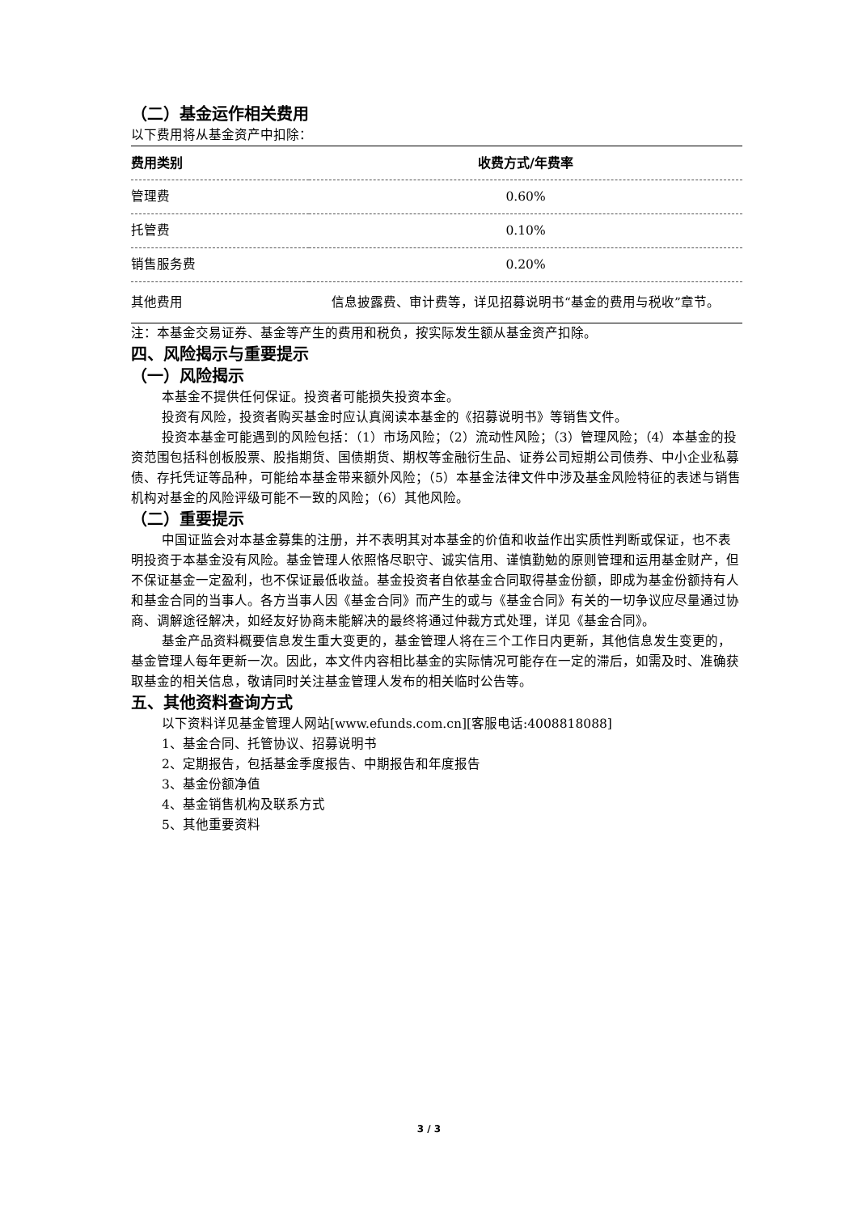（二）基金运作相关费用
以下费用将从基金资产中扣除：
| 费用类别 | 收费方式/年费率 |
| --- | --- |
| 管理费 | 0.60% |
| 托管费 | 0.10% |
| 销售服务费 | 0.20% |
| 其他费用 | 信息披露费、审计费等，详见招募说明书“基金的费用与税收”章节。 |
注：本基金交易证券、基金等产生的费用和税负，按实际发生额从基金资产扣除。
四、风险揭示与重要提示
（一）风险揭示
本基金不提供任何保证。投资者可能损失投资本金。
投资有风险，投资者购买基金时应认真阅读本基金的《招募说明书》等销售文件。
投资本基金可能遇到的风险包括：（1）市场风险；（2）流动性风险；（3）管理风险；（4）本基金的投资范围包括科创板股票、股指期货、国债期货、期权等金融衍生品、证券公司短期公司债券、中小企业私募债、存托凭证等品种，可能给本基金带来额外风险；（5）本基金法律文件中涉及基金风险特征的表述与销售机构对基金的风险评级可能不一致的风险；（6）其他风险。
（二）重要提示
中国证监会对本基金募集的注册，并不表明其对本基金的价值和收益作出实质性判断或保证，也不表明投资于本基金没有风险。基金管理人依照恪尽职守、诚实信用、谨慎勤勉的原则管理和运用基金财产，但不保证基金一定盈利，也不保证最低收益。基金投资者自依基金合同取得基金份额，即成为基金份额持有人和基金合同的当事人。各方当事人因《基金合同》而产生的或与《基金合同》有关的一切争议应尽量通过协商、调解途径解决，如经友好协商未能解决的最终将通过仲裁方式处理，详见《基金合同》。
基金产品资料概要信息发生重大变更的，基金管理人将在三个工作日内更新，其他信息发生变更的，基金管理人每年更新一次。因此，本文件内容相比基金的实际情况可能存在一定的滞后，如需及时、准确获取基金的相关信息，敬请同时关注基金管理人发布的相关临时公告等。
五、其他资料查询方式
以下资料详见基金管理人网站[www.efunds.com.cn][客服电话:4008818088]
1、基金合同、托管协议、招募说明书
2、定期报告，包括基金季度报告、中期报告和年度报告
3、基金份额净值
4、基金销售机构及联系方式
5、其他重要资料
3 / 3